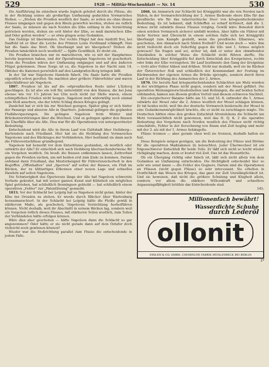529 1928 — Militär-Wochenblatt — Nr. 14 530
Die Ausführung im einzelnen wurde logisch geleitet durch die Flüsse, die in der Richtung seines als großartige Umfassung gedachten Vormarsches fließen. — „Stehen die Preußen westlich der Saale, so sollen sie ohne dieses Flusses umgangen und gegen den Rhein geworfen werden, stehen sie östlich der Saale, so müssen sie nach Norden die Elbe entlang in die Vernichtung getrieben werden, stehen sie erst hinter der Elbe, so muß dazwischen Elbe und Oder gelten werden“ — so etwa gingen seine Gedanken.
Das Gebirge ist überwunden. Der rechte Flügel hat den Austritt frei, bei Saalfeld ist er über die Leiche des Prinzen Louis Ferdinand erkämpft. Nun hat die Saale das Wort. Ob überhaupt und wo übergehen? Stehen die Preußen tatsächlich noch westlich? — Späte Gewißheit. Er dreht ein.
Die Preußen brauchen nur zu marschieren, wie es mit der Hauptarmee bereits begonnen haben, und der Operationsplan Napoleons ist gescheitert. Denn die Preußen wären der Umfassung entgangen und auf den äußeren Flügel gekommen. Diese Sorge ist es, die Napoleon in der Nacht zum 14. Oktober die Kanonen persönlich auf den Landgrafen-Berg bringen läßt.
In der Tat war Napoleons Handeln falsch. Die Saale hatte die Preußen eigentlich schon gerettet. Sie machten aber größere Führerfehler und waren entschlußloser als Napoleon.
1807. Preußen ist bis auf die ostpreußischen Reste unter L'Estocq geschlagen. Es ist also ein voll für, unterstützt von den Russen, die bei Jena ebenso wie vor 1½ Jahren bei Ulm noch nicht zur Stelle waren, einem schimpflichen Frieden nicht beugen. Napoleon muß widerwillig noch einmal zum Stoß ansetzen, ehe der letzte Schlag dieses Krieges gelingt.
Zunächst hat er sich bis zur Weichsel gezogen. Später ging er sich hinter der Passarge und abseren Alle in Quartiere. Jedenmal gelingen die geplanten Flußüberquerungen. Sie gelingen Napoleon trotz Winter und Brückenzerstörungen über die Weichsel. Und es gelingen später den Russen die Überfälle über die Alle. Dies war für die Operationen von untergeordneter Bedeutung.
Entscheidend wird die Alle in ihrem Lauf von Guttstadt über Heilsberg—Bartenstein nach Friedland. Hier hat sie die Richtung des Vormarsches Napoleons und des Rückzuges der Verbündeten. Hier bestimmt sie dann auch die Führerentschlüsse grundlegend.
Napoleon hat bemerkt vor dem Entschlusse gestanden, ob westlich oder ostwärts der Alle? Er entschloß sich nach Heilsberg überraschenderweise für ein Vorgehen westlich. Da hiesß: die Russen entkommen lassen, Zeitverlust gegen die Preußen suchen, um mit beiden erst zum Ende zu kommen. Daraus entstand dann Friedland, das Musterbeispiel für Führerunsicherheit in den Begriffen „Offenhalten“ und „Sperren“ auf seiten der Russen, ein Fluß im Rücken, der zu blitzartiges Erkennen einer neuen Lage und schnelles Handeln auf seiten Napoleons.
Die Schwierigkeit des Operierens längs der Alle hat Napoleon schwerste Verluste gekostet, hat mit seiner ganzen Kunst und Kühnheit ein mögliches Spiel getrieben, hat schließlich Benningsen gebleibt — hat schließlich einem operativen „Fehler“ zur „Patentlösung“ gemacht.
1813. Vor der Schlacht bei Leipzig hat es Napoleon nicht getan, hinter der Elbe bei Dresden zu stehen. Er wurde durch Blücher über Wartenburg herausmarschiert. In der Schlacht bei Leipzig hätte die Pleiße gewiß in stärkerem Maße, als geschehen, Napoleons Vernichtung herbeiführen können. Nicht deshalb, weil ihr Abschnitt in seinem Rücken lag, sondern weil ein Vorgehen östlich dieses Flusses, mit stärkeren Teilen westlich, zum Teilen der Verbündeten hätte erfolgen können.
Wäre dies aber geschehen — hätte Napoleon dann die Schlacht so gar angenommen? Oder hätte er sie nicht gerade dann auf dem Ostufer doch vielleicht noch gewinnen können?
Wieder war die Stoßrichtung parallel zum Flusse die entscheidende in jedem Falle.
1866. Im Anmarsch zur Schlacht bei Königgrätz war die von Norden nach Süden, in der Vormarschrichtung der 2. Armee fließende obere Elbe für das preußische wie für das österreichische Heer von kriegsentscheidender Bedeutung. Es ist bekannt, daß Schlieffen es scharf kritisiert, daß die 2. Armee nicht ostwärts dieses Flusses vorging. Gewiß wäre Benedek durch einen solchen Vormarsch sicherer umfaßt worden. Aber hätte ein Führer mit mehr Nerven und Übersicht in einem solchen Falle sich bei Königgrätz überhaupt zum Kampfe gestellt, wenn die preußische Elbarmee, wie geschehen, den Abmarsch nach Süden freiließ? Und wenn doch — wäre ihm nicht vielleicht doch ein Teilerfolg gegen die Elb- und 1. Armee möglich gewesen? Sie fragen und sei, sicher ist, daß er unter den obwaltenden Umständen in solcher Weise die Schlacht nicht führen durfte. Die Entscheidung über Königgrätz fiel durch Entschluß des Kronprinzen, rechts oder links der Elbe vorzugehen. Ihr Lauf bestimmte den Gang der Ereignisse — trotz aller Fehler hüben und drüben. Nicht nur deshalb, weil sie im Rücken der Österreicher floß und schließlich der Kommandant der Festung im Rückwenden der eigenen Armee die Brücke sprengte, sondern durch ihren Lauf in der Richtung des Anmarsches der 2. Armee.
1870. Die bereits fast kriegsentscheidenden Schlachten um Metz wurden in der wichtigsten Phase nicht gegen, sondern mit der Mosel geführt. Die operativen Meinungsverschiedenheiten und Reibungen, die auf beiden Seiten entstanden, kamen aus diesem großen Vorteil und diesem schweren Nachteil.
Ein energischerer Bazaine hätte am 15. und 16. 8. entweder die 1. Armee ostwärts der Mosel oder die 2. Armee westlich der Mosel schlagen können. Er tat beides nicht, weil ihn der deutsche Vormarsch beiderseits der Mosel in eine Gedankenunmöglichkeit brachte, die er nicht zu zerschlagen wagte. Die Deutschen hätten ohne den großen Entschluß Alvenslebens die Schlacht um Metz voraussichtlich nicht gewonnen, weil das H. Q. K. 2 die operative Bedeutung des Vorgehens nach Norden westlich des Flusses nicht richtig einschätzte, Fehler in der Berechnung von Raum und Zeit beging und mehr mit der 3. als mit der 1. Armee liebäugelte.
Flüsse trennen — aber gerade eben weil sie trennen, deshalb halten sie fest.
Diese Beispiele mögen genügen, um die Bedeutung der Flüsse und Ströme für die operativen Maßnahmen zu beleuchten. Jeder Überwechsel ist ein folgenschwerer Entschluß für beide Teile. Er läßt sich nicht so leicht wieder rückgängig machen, denn er kostet viel Zeit. Das ist das Wesentliche.
Ob ein Übergang richtig oder falsch ist, läßt sich nicht allein von dem Gedanken an Umfassung entscheiden. Die Richtigkeit entscheidet hier so sehr wie sonst kaum — die Fehler des Gegners. Darum sind die Operationen an Flüssen (nicht gegen Flüsse) so sehr interessant. Sie erhellen in Deutlichkeit das Wesen des Krieges, das ganz zur Zeit Unzulänglichkeit ist. Und sie beweisen, daß nicht die größere Schulung und Klugheit allein, sondern vor allem die stärkere Willenskraft und schnellere Anpassungsfähigkeit letzthin das Entscheidende sind.
145.
Millionenfach bewährt!
Wasserdichte Schuhe
durch Lederöl
ollonit
ESSLEN & CO. GMBH. CHEMISCHE FABRIK MÜHLENBECK BEI BERLIN
2*